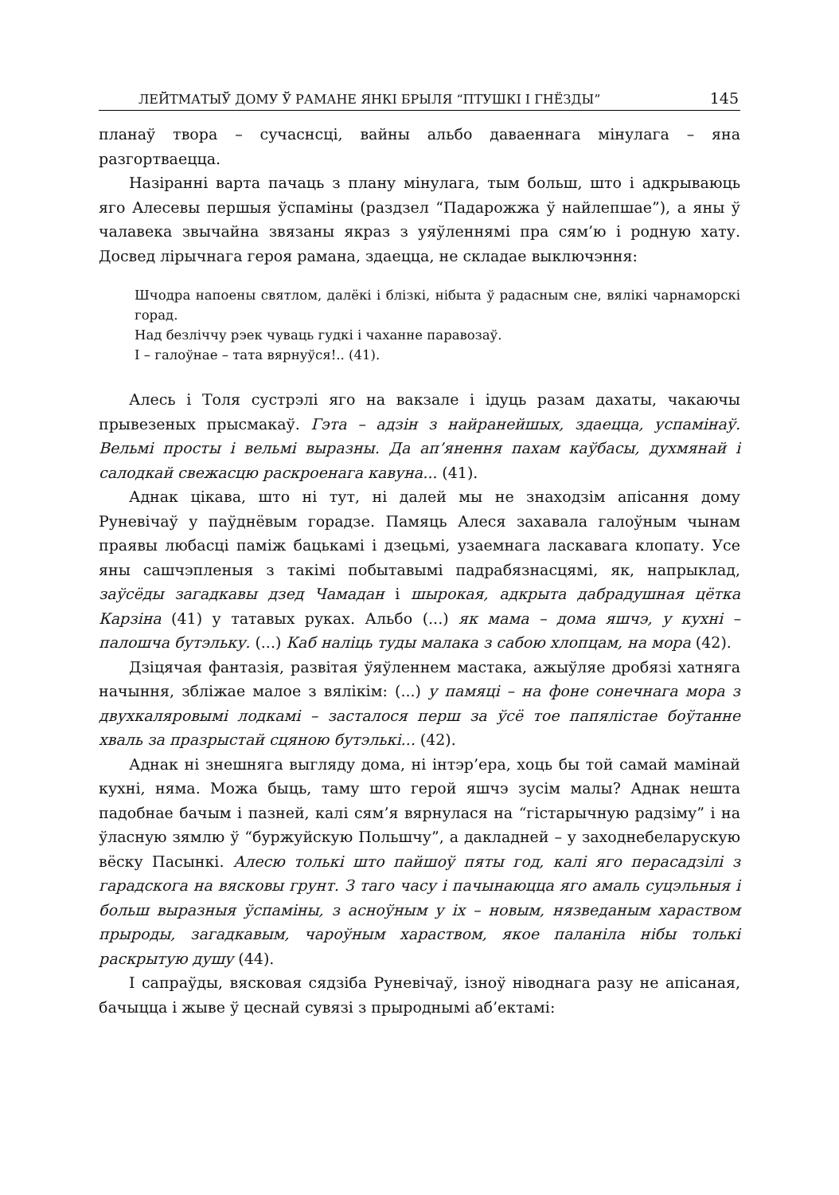ЛЕЙТМАТЫЎ ДОМУ Ў РАМАНЕ ЯНКІ БРЫЛЯ “ПТУШКІ І ГНЁЗДЫ” 145
планаў твора – сучаснсці, вайны альбо даваеннага мінулага – яна разгортваецца.
Назіранні варта пачаць з плану мінулага, тым больш, што і адкрываюць яго Алесевы першыя ўспаміны (раздзел “Падарожжа ў найлепшае”), а яны ў чалавека звычайна звязаны якраз з уяўленнямі пра сям’ю і родную хату. Досвед лірычнага героя рамана, здаецца, не складае выключэння:
Шчодра напоены святлом, далёкі і блізкі, нібыта ў радасным сне, вялікі чарнаморскі горад.
Над безліччу рэек чуваць гудкі і чаханне паравозаў.
І – галоўнае – тата вярнуўся!.. (41).
Алесь і Толя сустрэлі яго на вакзале і ідуць разам дахаты, чакаючы прывезеных прысмакаў. Гэта – адзін з найранейшых, здаецца, успамінаў. Вельмі просты і вельмі выразны. Да ап’янення пахам каўбасы, духмянай і салодкай свежасцю раскроенага кавуна... (41).
Аднак цікава, што ні тут, ні далей мы не знаходзім апісання дому Руневічаў у паўднёвым горадзе. Памяць Алеся захавала галоўным чынам праявы любасці паміж бацькамі і дзецьмі, узаемнага ласкавага клопату. Усе яны сашчэпленыя з такімі побытавымі падрабязнасцямі, як, напрыклад, заўсёды загадкавы дзед Чамадан і шырокая, адкрыта дабрадушная цётка Карзіна (41) у татавых руках. Альбо (...) як мама – дома яшчэ, у кухні – палошча бутэльку. (...) Каб наліць туды малака з сабою хлопцам, на мора (42).
Дзіцячая фантазія, развітая ўяўленнем мастака, ажыўляе дробязі хатняга начыння, збліжае малое з вялікім: (...) у памяці – на фоне сонечнага мора з двухкаляровымі лодкамі – засталося перш за ўсё тое папялістае боўтанне хваль за празрыстай сцяною бутэлькі... (42).
Аднак ні знешняга выгляду дома, ні інтэр’ера, хоць бы той самай мамінай кухні, няма. Можа быць, таму што герой яшчэ зусім малы? Аднак нешта падобнае бачым і пазней, калі сям’я вярнулася на “гістарычную радзіму” і на ўласную зямлю ў “буржуйскую Польшчу”, а дакладней – у заходнебеларускую вёску Пасынкі. Алесю толькі што пайшоў пяты год, калі яго перасадзілі з гарадскога на вясковы грунт. З таго часу і пачынаюцца яго амаль суцэльныя і больш выразныя ўспаміны, з асноўным у іх – новым, нязведаным хараством прыроды, загадкавым, чароўным хараством, якое паланіла нібы толькі раскрытую душу (44).
І сапраўды, вясковая сядзіба Руневічаў, ізноў ніводнага разу не апісаная, бачыцца і жыве ў цеснай сувязі з прыроднымі аб’ектамі: